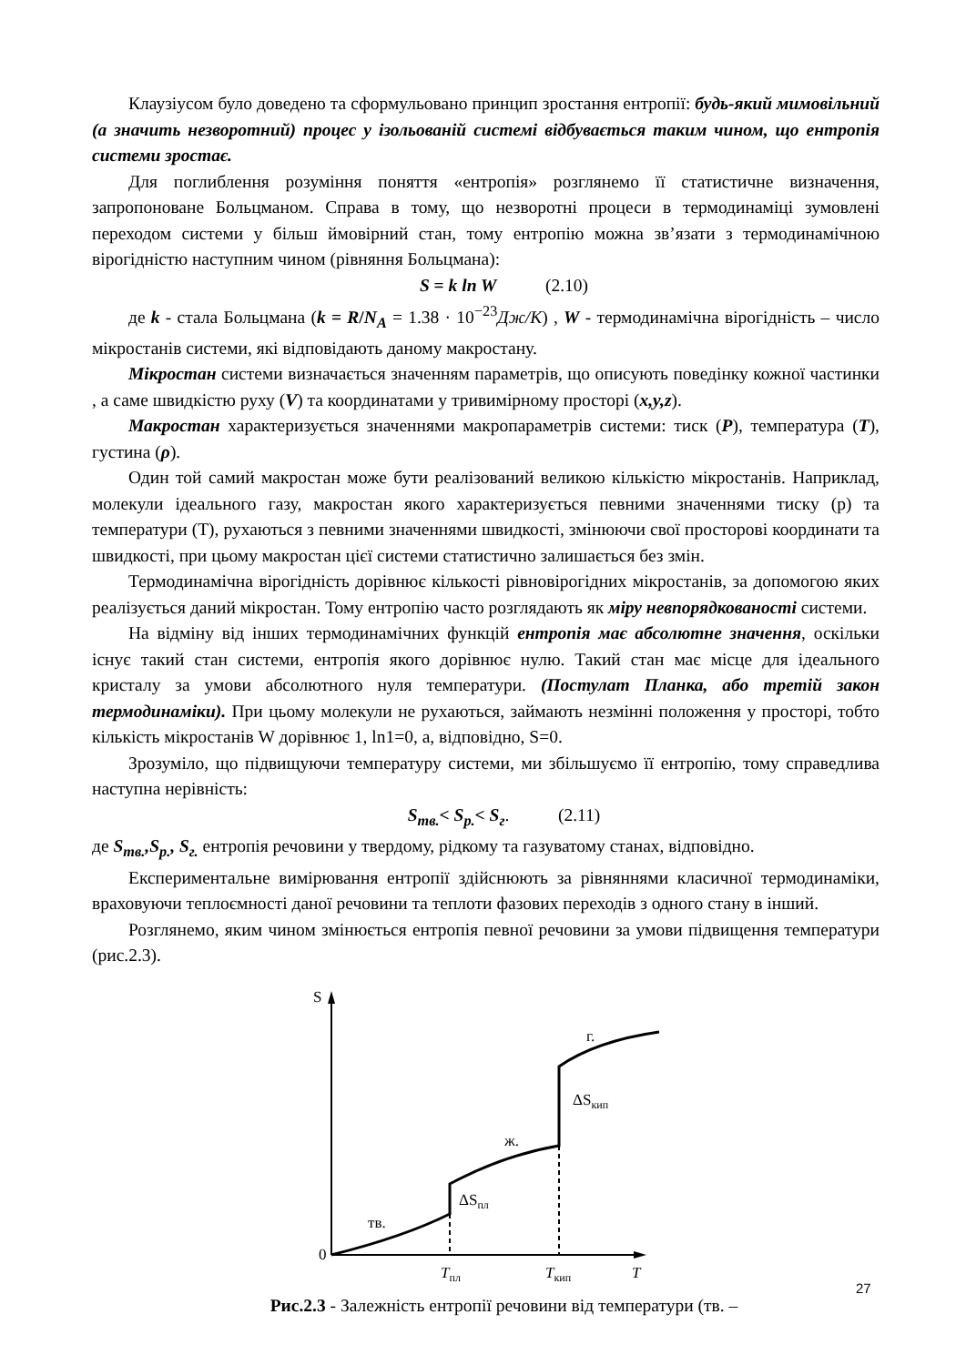Клаузіусом було доведено та сформульовано принцип зростання ентропії: будь-який мимовільний (а значить незворотний) процес у ізольованій системі відбувається таким чином, що ентропія системи зростає.
Для поглиблення розуміння поняття «ентропія» розглянемо її статистичне визначення, запропоноване Больцманом. Справа в тому, що незворотні процеси в термодинаміці зумовлені переходом системи у більш ймовірний стан, тому ентропію можна зв’язати з термодинамічною вірогідністю наступним чином (рівняння Больцмана):
S = k ln W (2.10)
де k - стала Больцмана (k = R/N<sub>A</sub> = 1.38 · 10<sup>−23</sup>Дж/К) , W - термодинамічна вірогідність – число мікростанів системи, які відповідають даному макростану.
Мікростан системи визначається значенням параметрів, що описують поведінку кожної частинки , а саме швидкістю руху (V) та координатами у тривимірному просторі (x,y,z).
Макростан характеризується значеннями макропараметрів системи: тиск (P), температура (T), густина (ρ).
Один той самий макростан може бути реалізований великою кількістю мікростанів. Наприклад, молекули ідеального газу, макростан якого характеризується певними значеннями тиску (р) та температури (Т), рухаються з певними значеннями швидкості, змінюючи свої просторові координати та швидкості, при цьому макростан цієї системи статистично залишається без змін.
Термодинамічна вірогідність дорівнює кількості рівновірогідних мікростанів, за допомогою яких реалізується даний мікростан. Тому ентропію часто розглядають як міру невпорядкованості системи.
На відміну від інших термодинамічних функцій ентропія має абсолютне значення, оскільки існує такий стан системи, ентропія якого дорівнює нулю. Такий стан має місце для ідеального кристалу за умови абсолютного нуля температури. (Постулат Планка, або третій закон термодинаміки). При цьому молекули не рухаються, займають незмінні положення у просторі, тобто кількість мікростанів W дорівнює 1, ln1=0, а, відповідно, S=0.
Зрозуміло, що підвищуючи температуру системи, ми збільшуємо її ентропію, тому справедлива наступна нерівність:
S<sub>тв.</sub>< S<sub>р.</sub>< S<sub>г</sub>. (2.11)
де S<sub>тв.</sub>,S<sub>р.</sub>, S<sub>г.</sub> ентропія речовини у твердому, рідкому та газуватому станах, відповідно.
Експериментальне вимірювання ентропії здійснюють за рівняннями класичної термодинаміки, враховуючи теплоємності даної речовини та теплоти фазових переходів з одного стану в інший.
Розглянемо, яким чином змінюється ентропія певної речовини за умови підвищення температури (рис.2.3).
S
0
тв.
ΔSпл
ж.
ΔSкип
г.
Tпл
Tкип
T
Рис.2.3 - Залежність ентропії речовини від температури (тв. –
27